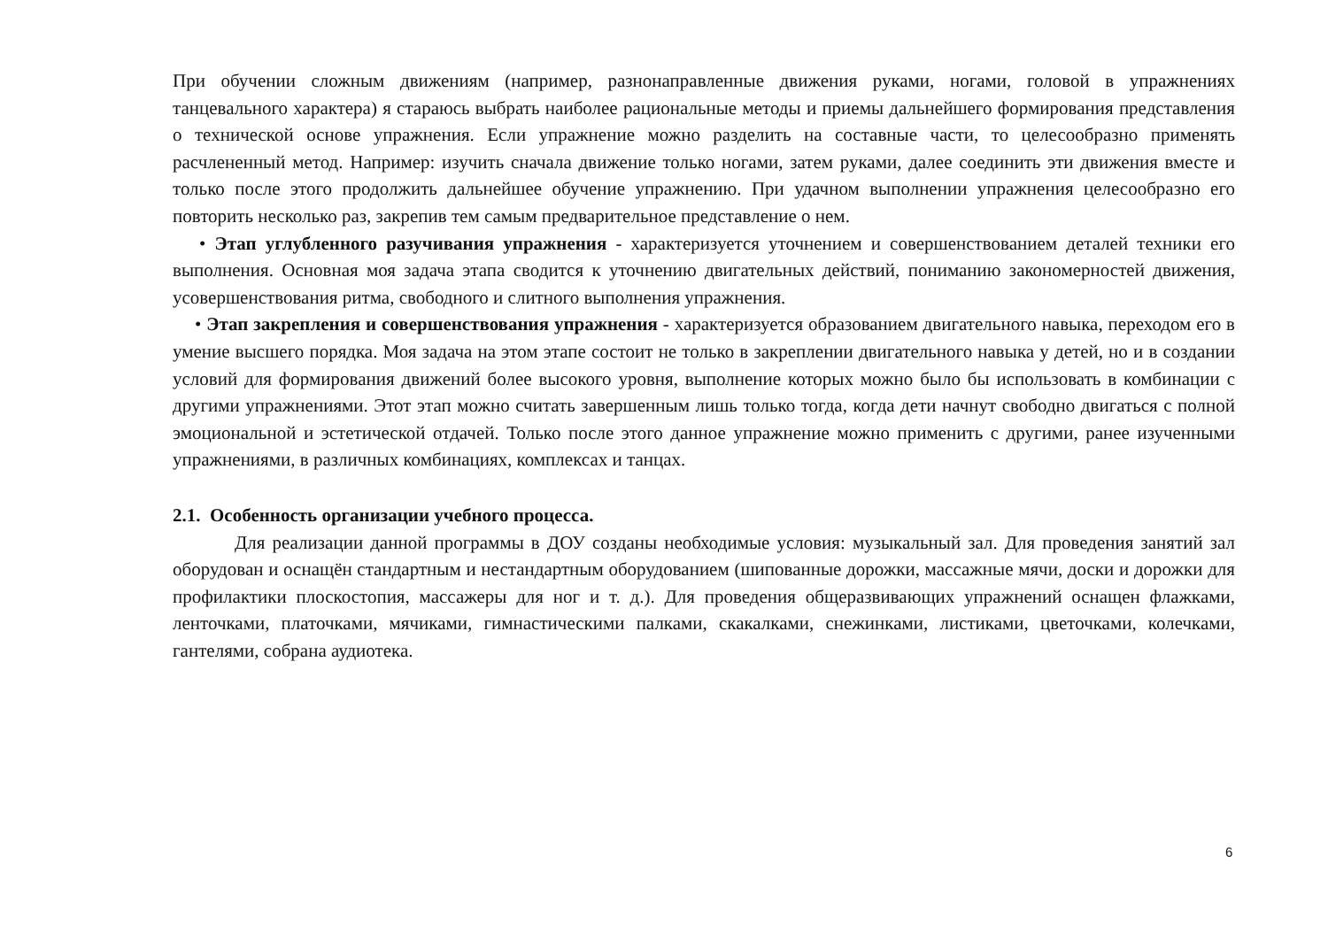При обучении сложным движениям (например, разнонаправленные движения руками, ногами, головой в упражнениях танцевального характера) я стараюсь выбрать наиболее рациональные методы и приемы дальнейшего формирования представления о технической основе упражнения. Если упражнение можно разделить на составные части, то целесообразно применять расчлененный метод. Например: изучить сначала движение только ногами, затем руками, далее соединить эти движения вместе и только после этого продолжить дальнейшее обучение упражнению. При удачном выполнении упражнения целесообразно его повторить несколько раз, закрепив тем самым предварительное представление о нем.
• Этап углубленного разучивания упражнения - характеризуется уточнением и совершенствованием деталей техники его выполнения. Основная моя задача этапа сводится к уточнению двигательных действий, пониманию закономерностей движения, усовершенствования ритма, свободного и слитного выполнения упражнения.
• Этап закрепления и совершенствования упражнения - характеризуется образованием двигательного навыка, переходом его в умение высшего порядка. Моя задача на этом этапе состоит не только в закреплении двигательного навыка у детей, но и в создании условий для формирования движений более высокого уровня, выполнение которых можно было бы использовать в комбинации с другими упражнениями. Этот этап можно считать завершенным лишь только тогда, когда дети начнут свободно двигаться с полной эмоциональной и эстетической отдачей. Только после этого данное упражнение можно применить с другими, ранее изученными упражнениями, в различных комбинациях, комплексах и танцах.
2.1. Особенность организации учебного процесса.
Для реализации данной программы в ДОУ созданы необходимые условия: музыкальный зал. Для проведения занятий зал оборудован и оснащён стандартным и нестандартным оборудованием (шипованные дорожки, массажные мячи, доски и дорожки для профилактики плоскостопия, массажеры для ног и т. д.). Для проведения общеразвивающих упражнений оснащен флажками, ленточками, платочками, мячиками, гимнастическими палками, скакалками, снежинками, листиками, цветочками, колечками, гантелями, собрана аудиотека.
6